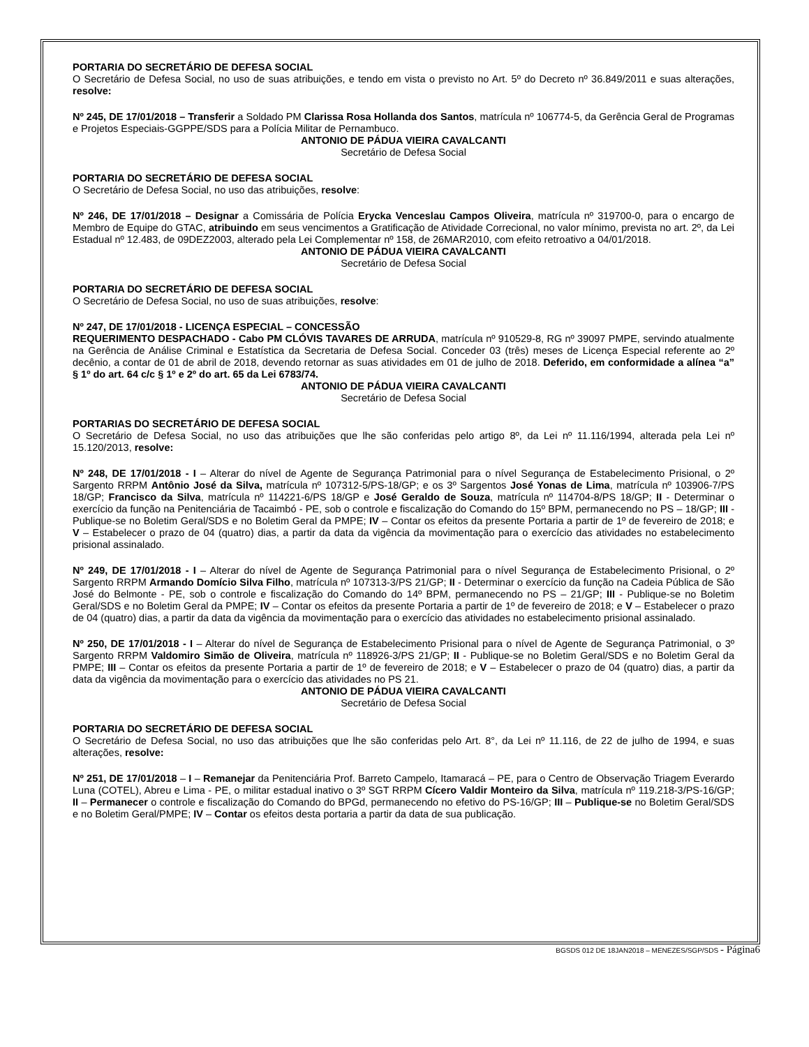PORTARIA DO SECRETÁRIO DE DEFESA SOCIAL
O Secretário de Defesa Social, no uso de suas atribuições, e tendo em vista o previsto no Art. 5º do Decreto nº 36.849/2011 e suas alterações, resolve:
Nº 245, DE 17/01/2018 – Transferir a Soldado PM Clarissa Rosa Hollanda dos Santos, matrícula nº 106774-5, da Gerência Geral de Programas e Projetos Especiais-GGPPE/SDS para a Polícia Militar de Pernambuco.
ANTONIO DE PÁDUA VIEIRA CAVALCANTI
Secretário de Defesa Social
PORTARIA DO SECRETÁRIO DE DEFESA SOCIAL
O Secretário de Defesa Social, no uso das atribuições, resolve:
Nº 246, DE 17/01/2018 – Designar a Comissária de Polícia Erycka Venceslau Campos Oliveira, matrícula nº 319700-0, para o encargo de Membro de Equipe do GTAC, atribuindo em seus vencimentos a Gratificação de Atividade Correcional, no valor mínimo, prevista no art. 2º, da Lei Estadual nº 12.483, de 09DEZ2003, alterado pela Lei Complementar nº 158, de 26MAR2010, com efeito retroativo a 04/01/2018.
ANTONIO DE PÁDUA VIEIRA CAVALCANTI
Secretário de Defesa Social
PORTARIA DO SECRETÁRIO DE DEFESA SOCIAL
O Secretário de Defesa Social, no uso de suas atribuições, resolve:
Nº 247, DE 17/01/2018 - LICENÇA ESPECIAL – CONCESSÃO
REQUERIMENTO DESPACHADO - Cabo PM CLÓVIS TAVARES DE ARRUDA, matrícula nº 910529-8, RG nº 39097 PMPE, servindo atualmente na Gerência de Análise Criminal e Estatística da Secretaria de Defesa Social. Conceder 03 (três) meses de Licença Especial referente ao 2º decênio, a contar de 01 de abril de 2018, devendo retornar as suas atividades em 01 de julho de 2018. Deferido, em conformidade a alínea “a” § 1º do art. 64 c/c § 1º e 2º do art. 65 da Lei 6783/74.
ANTONIO DE PÁDUA VIEIRA CAVALCANTI
Secretário de Defesa Social
PORTARIAS DO SECRETÁRIO DE DEFESA SOCIAL
O Secretário de Defesa Social, no uso das atribuições que lhe são conferidas pelo artigo 8º, da Lei nº 11.116/1994, alterada pela Lei nº 15.120/2013, resolve:
Nº 248, DE 17/01/2018 - I – Alterar do nível de Agente de Segurança Patrimonial para o nível Segurança de Estabelecimento Prisional, o 2º Sargento RRPM Antônio José da Silva, matrícula nº 107312-5/PS-18/GP; e os 3º Sargentos José Yonas de Lima, matrícula nº 103906-7/PS 18/GP; Francisco da Silva, matrícula nº 114221-6/PS 18/GP e José Geraldo de Souza, matrícula nº 114704-8/PS 18/GP; II - Determinar o exercício da função na Penitenciária de Tacaimbó - PE, sob o controle e fiscalização do Comando do 15º BPM, permanecendo no PS – 18/GP; III - Publique-se no Boletim Geral/SDS e no Boletim Geral da PMPE; IV – Contar os efeitos da presente Portaria a partir de 1º de fevereiro de 2018; e V – Estabelecer o prazo de 04 (quatro) dias, a partir da data da vigência da movimentação para o exercício das atividades no estabelecimento prisional assinalado.
Nº 249, DE 17/01/2018 - I – Alterar do nível de Agente de Segurança Patrimonial para o nível Segurança de Estabelecimento Prisional, o 2º Sargento RRPM Armando Domício Silva Filho, matrícula nº 107313-3/PS 21/GP; II - Determinar o exercício da função na Cadeia Pública de São José do Belmonte - PE, sob o controle e fiscalização do Comando do 14º BPM, permanecendo no PS – 21/GP; III - Publique-se no Boletim Geral/SDS e no Boletim Geral da PMPE; IV – Contar os efeitos da presente Portaria a partir de 1º de fevereiro de 2018; e V – Estabelecer o prazo de 04 (quatro) dias, a partir da data da vigência da movimentação para o exercício das atividades no estabelecimento prisional assinalado.
Nº 250, DE 17/01/2018 - I – Alterar do nível de Segurança de Estabelecimento Prisional para o nível de Agente de Segurança Patrimonial, o 3º Sargento RRPM Valdomiro Simão de Oliveira, matrícula nº 118926-3/PS 21/GP; II - Publique-se no Boletim Geral/SDS e no Boletim Geral da PMPE; III – Contar os efeitos da presente Portaria a partir de 1º de fevereiro de 2018; e V – Estabelecer o prazo de 04 (quatro) dias, a partir da data da vigência da movimentação para o exercício das atividades no PS 21.
ANTONIO DE PÁDUA VIEIRA CAVALCANTI
Secretário de Defesa Social
PORTARIA DO SECRETÁRIO DE DEFESA SOCIAL
O Secretário de Defesa Social, no uso das atribuições que lhe são conferidas pelo Art. 8°, da Lei nº 11.116, de 22 de julho de 1994, e suas alterações, resolve:
Nº 251, DE 17/01/2018 – I – Remanejar da Penitenciária Prof. Barreto Campelo, Itamaracá – PE, para o Centro de Observação Triagem Everardo Luna (COTEL), Abreu e Lima - PE, o militar estadual inativo o 3º SGT RRPM Cícero Valdir Monteiro da Silva, matrícula nº 119.218-3/PS-16/GP; II – Permanecer o controle e fiscalização do Comando do BPGd, permanecendo no efetivo do PS-16/GP; III – Publique-se no Boletim Geral/SDS e no Boletim Geral/PMPE; IV – Contar os efeitos desta portaria a partir da data de sua publicação.
BGSDS 012 DE 18JAN2018 – MENEZES/SGP/SDS - Página6